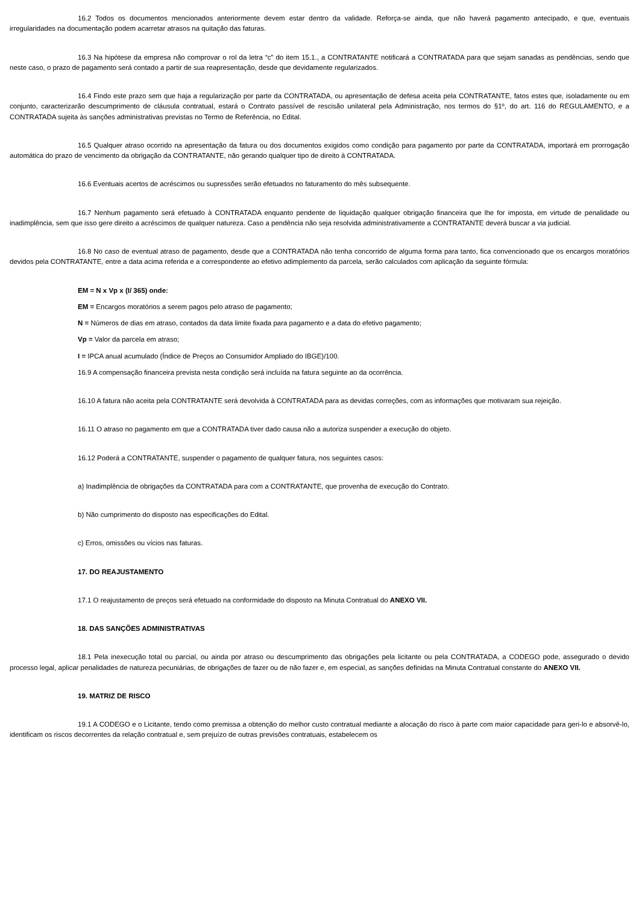16.2 Todos os documentos mencionados anteriormente devem estar dentro da validade. Reforça-se ainda, que não haverá pagamento antecipado, e que, eventuais irregularidades na documentação podem acarretar atrasos na quitação das faturas.
16.3 Na hipótese da empresa não comprovar o rol da letra “c” do item 15.1., a CONTRATANTE notificará a CONTRATADA para que sejam sanadas as pendências, sendo que neste caso, o prazo de pagamento será contado a partir de sua reapresentação, desde que devidamente regularizados.
16.4 Findo este prazo sem que haja a regularização por parte da CONTRATADA, ou apresentação de defesa aceita pela CONTRATANTE, fatos estes que, isoladamente ou em conjunto, caracterizarão descumprimento de cláusula contratual, estará o Contrato passível de rescisão unilateral pela Administração, nos termos do §1º, do art. 116 do REGULAMENTO, e a CONTRATADA sujeita às sanções administrativas previstas no Termo de Referência, no Edital.
16.5 Qualquer atraso ocorrido na apresentação da fatura ou dos documentos exigidos como condição para pagamento por parte da CONTRATADA, importará em prorrogação automática do prazo de vencimento da obrigação da CONTRATANTE, não gerando qualquer tipo de direito à CONTRATADA.
16.6 Eventuais acertos de acréscimos ou supressões serão efetuados no faturamento do mês subsequente.
16.7 Nenhum pagamento será efetuado à CONTRATADA enquanto pendente de liquidação qualquer obrigação financeira que lhe for imposta, em virtude de penalidade ou inadimplência, sem que isso gere direito a acréscimos de qualquer natureza. Caso a pendência não seja resolvida administrativamente a CONTRATANTE deverá buscar a via judicial.
16.8 No caso de eventual atraso de pagamento, desde que a CONTRATADA não tenha concorrido de alguma forma para tanto, fica convencionado que os encargos moratórios devidos pela CONTRATANTE, entre a data acima referida e a correspondente ao efetivo adimplemento da parcela, serão calculados com aplicação da seguinte fórmula:
EM = N x Vp x (I/ 365) onde:
EM = Encargos moratórios a serem pagos pelo atraso de pagamento;
N = Números de dias em atraso, contados da data limite fixada para pagamento e a data do efetivo pagamento;
Vp = Valor da parcela em atraso;
I = IPCA anual acumulado (Índice de Preços ao Consumidor Ampliado do IBGE)/100.
16.9 A compensação financeira prevista nesta condição será incluída na fatura seguinte ao da ocorrência.
16.10 A fatura não aceita pela CONTRATANTE será devolvida à CONTRATADA para as devidas correções, com as informações que motivaram sua rejeição.
16.11 O atraso no pagamento em que a CONTRATADA tiver dado causa não a autoriza suspender a execução do objeto.
16.12 Poderá a CONTRATANTE, suspender o pagamento de qualquer fatura, nos seguintes casos:
a) Inadimplência de obrigações da CONTRATADA para com a CONTRATANTE, que provenha de execução do Contrato.
b) Não cumprimento do disposto nas especificações do Edital.
c) Erros, omissões ou vícios nas faturas.
17. DO REAJUSTAMENTO
17.1 O reajustamento de preços será efetuado na conformidade do disposto na Minuta Contratual do ANEXO VII.
18. DAS SANÇÕES ADMINISTRATIVAS
18.1 Pela inexecução total ou parcial, ou ainda por atraso ou descumprimento das obrigações pela licitante ou pela CONTRATADA, a CODEGO pode, assegurado o devido processo legal, aplicar penalidades de natureza pecuniárias, de obrigações de fazer ou de não fazer e, em especial, as sanções definidas na Minuta Contratual constante do ANEXO VII.
19. MATRIZ DE RISCO
19.1 A CODEGO e o Licitante, tendo como premissa a obtenção do melhor custo contratual mediante a alocação do risco à parte com maior capacidade para geri-lo e absorvê-lo, identificam os riscos decorrentes da relação contratual e, sem prejuízo de outras previsões contratuais, estabelecem os